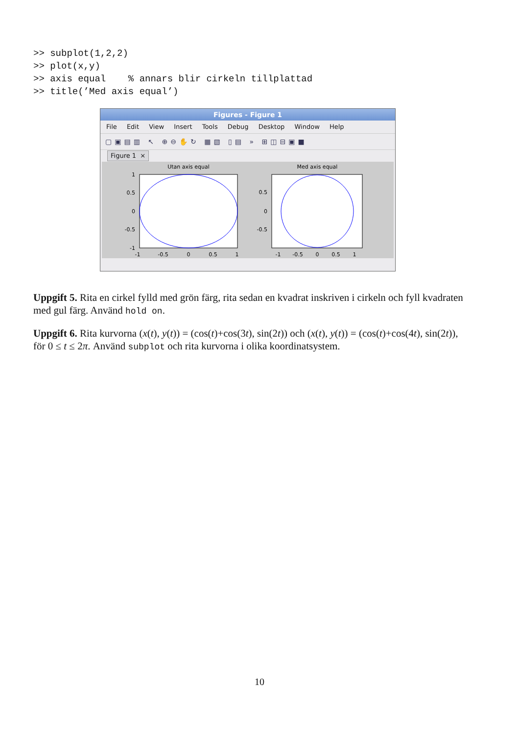>> subplot(1,2,2)
>> plot(x,y)
>> axis equal    % annars blir cirkeln tillplattad
>> title(’Med axis equal’)
Figures - Figure 1
File Edit View Insert Tools Debug Desktop Window Help
▢▣▤▥ ↖ ⊕⊖✋↻ ▦▧ ▯▤ » ⊞◫⊟▣■
Figure 1 ×
Utan axis equal
1
0.5
0
-0.5
-1
-1
-0.5
0
0.5
1
Med axis equal
0.5
0
-0.5
-1
-0.5
0
0.5
1
Uppgift 5. Rita en cirkel fylld med grön färg, rita sedan en kvadrat inskriven i cirkeln och fyll kvadraten med gul färg. Använd hold on.
Uppgift 6. Rita kurvorna (x(t), y(t)) = (cos(t)+cos(3t), sin(2t)) och (x(t), y(t)) = (cos(t)+cos(4t), sin(2t)), för 0 ≤ t ≤ 2π. Använd subplot och rita kurvorna i olika koordinatsystem.
10